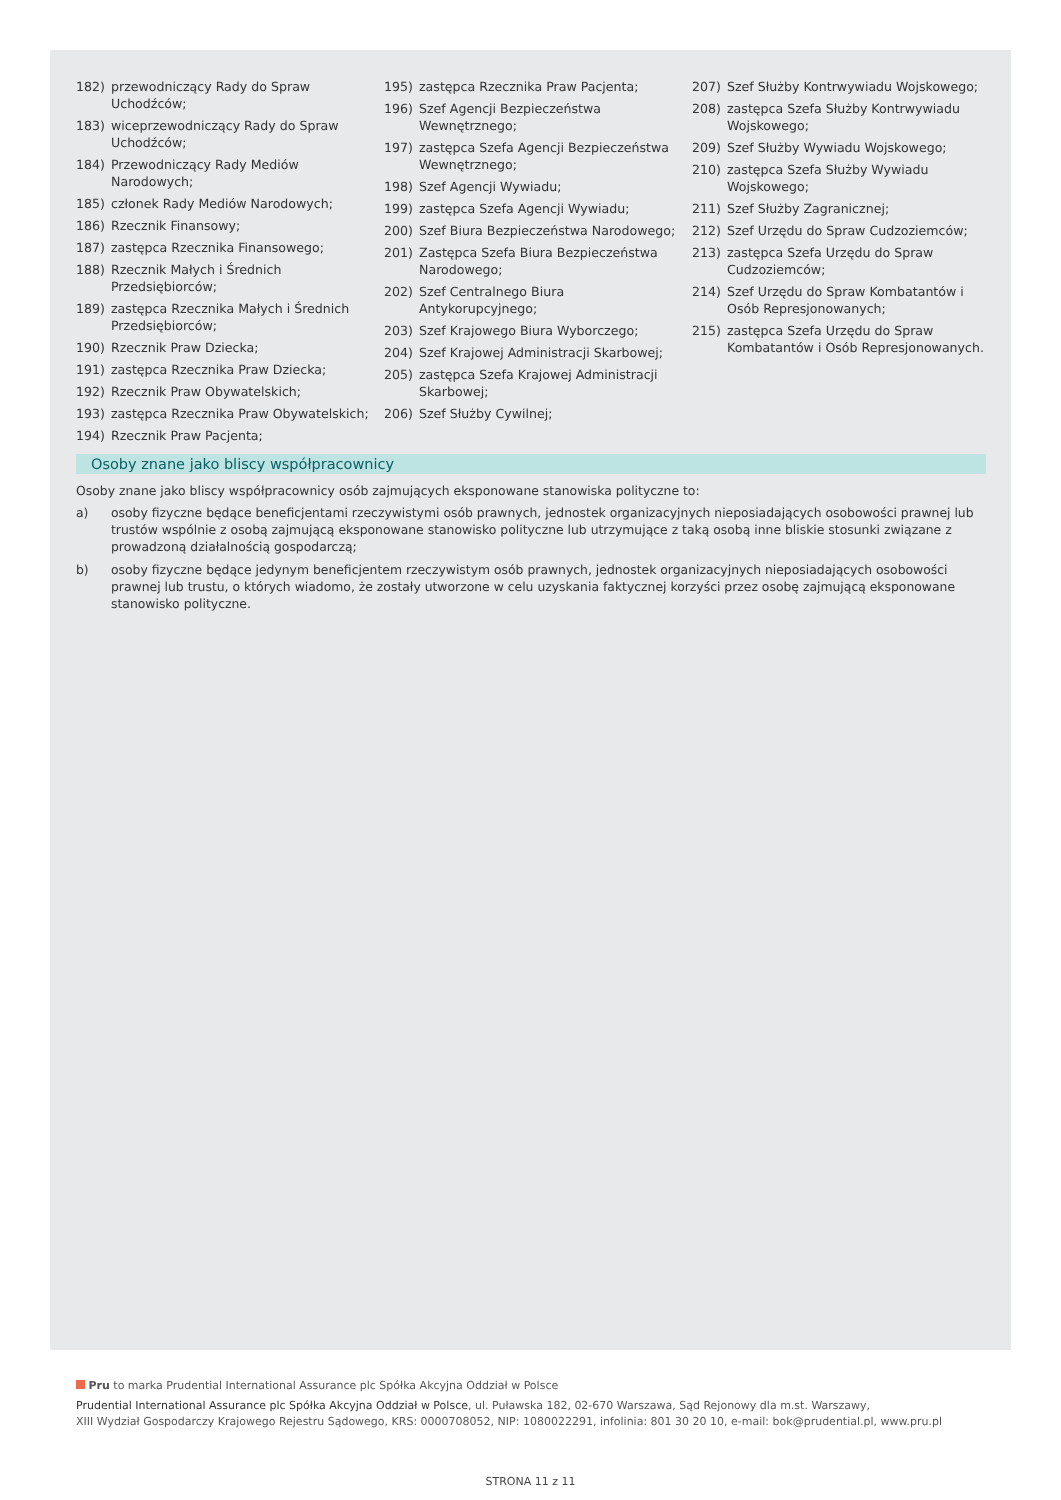182) przewodniczący Rady do Spraw Uchodźców;
183) wiceprzewodniczący Rady do Spraw Uchodźców;
184) Przewodniczący Rady Mediów Narodowych;
185) członek Rady Mediów Narodowych;
186) Rzecznik Finansowy;
187) zastępca Rzecznika Finansowego;
188) Rzecznik Małych i Średnich Przedsiębiorców;
189) zastępca Rzecznika Małych i Średnich Przedsiębiorców;
190) Rzecznik Praw Dziecka;
191) zastępca Rzecznika Praw Dziecka;
192) Rzecznik Praw Obywatelskich;
193) zastępca Rzecznika Praw Obywatelskich;
194) Rzecznik Praw Pacjenta;
195) zastępca Rzecznika Praw Pacjenta;
196) Szef Agencji Bezpieczeństwa Wewnętrznego;
197) zastępca Szefa Agencji Bezpieczeństwa Wewnętrznego;
198) Szef Agencji Wywiadu;
199) zastępca Szefa Agencji Wywiadu;
200) Szef Biura Bezpieczeństwa Narodowego;
201) Zastępca Szefa Biura Bezpieczeństwa Narodowego;
202) Szef Centralnego Biura Antykorupcyjnego;
203) Szef Krajowego Biura Wyborczego;
204) Szef Krajowej Administracji Skarbowej;
205) zastępca Szefa Krajowej Administracji Skarbowej;
206) Szef Służby Cywilnej;
207) Szef Służby Kontrwywiadu Wojskowego;
208) zastępca Szefa Służby Kontrwywiadu Wojskowego;
209) Szef Służby Wywiadu Wojskowego;
210) zastępca Szefa Służby Wywiadu Wojskowego;
211) Szef Służby Zagranicznej;
212) Szef Urzędu do Spraw Cudzoziemców;
213) zastępca Szefa Urzędu do Spraw Cudzoziemców;
214) Szef Urzędu do Spraw Kombatantów i Osób Represjonowanych;
215) zastępca Szefa Urzędu do Spraw Kombatantów i Osób Represjonowanych.
Osoby znane jako bliscy współpracownicy
Osoby znane jako bliscy współpracownicy osób zajmujących eksponowane stanowiska polityczne to:
a) osoby fizyczne będące beneficjentami rzeczywistymi osób prawnych, jednostek organizacyjnych nieposiadających osobowości prawnej lub trustów wspólnie z osobą zajmującą eksponowane stanowisko polityczne lub utrzymujące z taką osobą inne bliskie stosunki związane z prowadzoną działalnością gospodarczą;
b) osoby fizyczne będące jedynym beneficjentem rzeczywistym osób prawnych, jednostek organizacyjnych nieposiadających osobowości prawnej lub trustu, o których wiadomo, że zostały utworzone w celu uzyskania faktycznej korzyści przez osobę zajmującą eksponowane stanowisko polityczne.
Pru to marka Prudential International Assurance plc Spółka Akcyjna Oddział w Polsce
Prudential International Assurance plc Spółka Akcyjna Oddział w Polsce, ul. Puławska 182, 02-670 Warszawa, Sąd Rejonowy dla m.st. Warszawy,
XIII Wydział Gospodarczy Krajowego Rejestru Sądowego, KRS: 0000708052, NIP: 1080022291, infolinia: 801 30 20 10, e-mail: bok@prudential.pl, www.pru.pl
STRONA 11 z 11